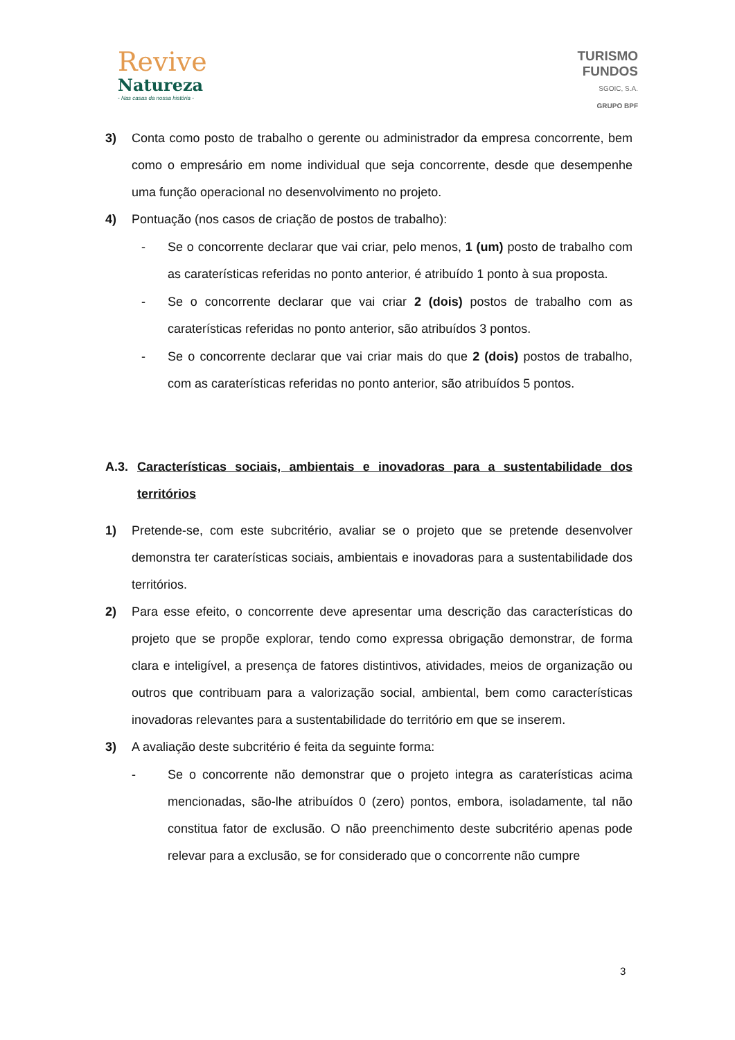Revive
Natureza
- Nas casas da nossa história -
TURISMO
FUNDOS
SGOIC, S.A.
GRUPO BPF
3) Conta como posto de trabalho o gerente ou administrador da empresa concorrente, bem como o empresário em nome individual que seja concorrente, desde que desempenhe uma função operacional no desenvolvimento no projeto.
4) Pontuação (nos casos de criação de postos de trabalho):
- Se o concorrente declarar que vai criar, pelo menos, 1 (um) posto de trabalho com as caraterísticas referidas no ponto anterior, é atribuído 1 ponto à sua proposta.
- Se o concorrente declarar que vai criar 2 (dois) postos de trabalho com as caraterísticas referidas no ponto anterior, são atribuídos 3 pontos.
- Se o concorrente declarar que vai criar mais do que 2 (dois) postos de trabalho, com as caraterísticas referidas no ponto anterior, são atribuídos 5 pontos.
A.3. Características sociais, ambientais e inovadoras para a sustentabilidade dos territórios
1) Pretende-se, com este subcritério, avaliar se o projeto que se pretende desenvolver demonstra ter caraterísticas sociais, ambientais e inovadoras para a sustentabilidade dos territórios.
2) Para esse efeito, o concorrente deve apresentar uma descrição das características do projeto que se propõe explorar, tendo como expressa obrigação demonstrar, de forma clara e inteligível, a presença de fatores distintivos, atividades, meios de organização ou outros que contribuam para a valorização social, ambiental, bem como características inovadoras relevantes para a sustentabilidade do território em que se inserem.
3) A avaliação deste subcritério é feita da seguinte forma:
- Se o concorrente não demonstrar que o projeto integra as caraterísticas acima mencionadas, são-lhe atribuídos 0 (zero) pontos, embora, isoladamente, tal não constitua fator de exclusão. O não preenchimento deste subcritério apenas pode relevar para a exclusão, se for considerado que o concorrente não cumpre
3